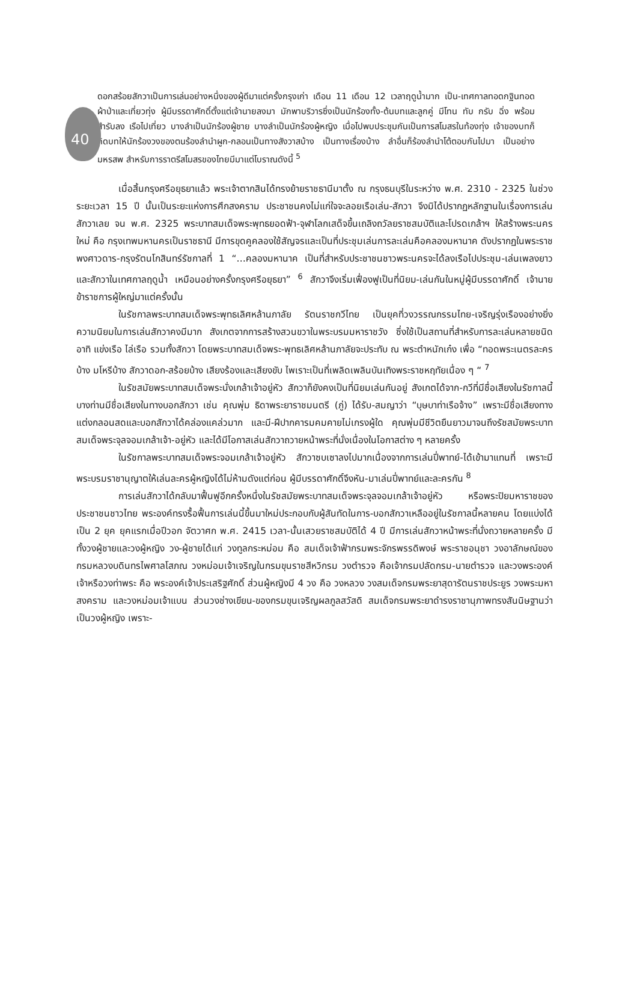40
ดอกสร้อยสักวาเป็นการเล่นอย่างหนึ่งของผู้ดีมาแต่ครั้งกรุงเก่า เดือน 11 เดือน 12 เวลาฤดูน้ำมาก เป็น-เทศกาลทอดกฐินทอดผ้าป่าและเที่ยวทุ่ง ผู้มีบรรดาศักดิ์ตั้งแต่เจ้านายลงมา มักพาบริวารซึ่งเป็นนักร้องทั้ง-ต้นบทและลูกคู่ มีโทน ทับ กรับ ฉิ่ง พร้อมสำรับลง เรือไปเที่ยว บางลำเป็นนักร้องผู้ชาย บางลำเป็นนักร้องผู้หญิง เมื่อไปพบประชุมกันเป็นการสโมสรในท้องทุ่ง เจ้าของบทก็คิดบทให้นักร้องวงของตนร้องลำนำผูก-กลอนเป็นทางสังวาสบ้าง เป็นทางเรื่องบ้าง ลำอื่นก็ร้องลำนำโต้ตอบกันไปมา เป็นอย่างมหรสพ สำหรับการราตรีสโมสรของไทยมีมาแต่โบราณดังนี้ <sup>5</sup>
เมื่อสิ้นกรุงศรีอยุธยาแล้ว พระเจ้าตากสินได้ทรงย้ายราชธานีมาตั้ง ณ กรุงธนบุรีในระหว่าง พ.ศ. 2310 - 2325 ในช่วงระยะเวลา 15 ปี นั้นเป็นระยะแห่งการศึกสงคราม ประชาชนคงไม่แก่ใจจะลอยเรือเล่น-สักวา จึงมิได้ปรากฏหลักฐานในเรื่องการเล่นสักวาเลย จน พ.ศ. 2325 พระบาทสมเด็จพระพุทธยอดฟ้า-จุฬาโลกเสด็จขึ้นเถลิงถวัลยราชสมบัติและโปรดเกล้าฯ ให้สร้างพระนครใหม่ คือ กรุงเทพมหานครเป็นราชธานี มีการขุดคูคลองใช้สัญจรและเป็นที่ประชุมเล่นการละเล่นคือคลองมหานาค ดังปรากฏในพระราชพงศาวดาร-กรุงรัตนโกสินทร์รัชกาลที่ 1 “…คลองมหานาค เป็นที่สำหรับประชาชนชาวพระนครจะได้ลงเรือไปประชุม-เล่นเพลงยาวและสักวาในเทศกาลฤดูน้ำ เหมือนอย่างครั้งกรุงศรีอยุธยา” <sup>6</sup> สักวาจึงเริ่มเฟื่องฟูเป็นที่นิยม-เล่นกันในหมู่ผู้มีบรรดาศักดิ์ เจ้านาย ข้าราชการผู้ใหญ่มาแต่ครั้งนั้น
ในรัชกาลพระบาทสมเด็จพระพุทธเลิศหล้านภาลัย รัตนราชกวีไทย เป็นยุคที่วงวรรณกรรมไทย-เจริญรุ่งเรืองอย่างยิ่ง ความนิยมในการเล่นสักวาคงมีมาก สังเกตจากการสร้างสวนขวาในพระบรมมหาราชวัง ซึ่งใช้เป็นสถานที่สำหรับการละเล่นหลายชนิด อาทิ แข่งเรือ ไล่เรือ รวมทั้งสักวา โดยพระบาทสมเด็จพระ-พุทธเลิศหล้านภาลัยจะประทับ ณ พระตำหนักเก๋ง เพื่อ “ทอดพระเนตรละครบ้าง มโหรีบ้าง สักวาดอก-สร้อยบ้าง เสียงร้องและเสียงขับ ไพเราะเป็นที่เพลิดเพลินบันเทิงพระราชหฤทัยเนื่อง ๆ “ <sup>7</sup>
ในรัชสมัยพระบาทสมเด็จพระนั่งเกล้าเจ้าอยู่หัว สักวาก็ยังคงเป็นที่นิยมเล่นกันอยู่ สังเกตได้จาก-กวีที่มีชื่อเสียงในรัชกาลนี้บางท่านมีชื่อเสียงในทางบอกสักวา เช่น คุณพุ่ม ธิดาพระยาราชมนตรี (ภู่) ได้รับ-สมญาว่า “บุษบาท่าเรือจ้าง” เพราะมีชื่อเสียงทางแต่งกลอนสดและบอกสักวาได้คล่องแคล่วมาก และมี-ฝีปากคารมคมคายไม่เกรงผู้ใด คุณพุ่มมีชีวิตยืนยาวมาจนถึงรัชสมัยพระบาทสมเด็จพระจุลจอมเกล้าเจ้า-อยู่หัว และได้มีโอกาสเล่นสักวาถวายหน้าพระที่นั่งเนื่องในโอกาสต่าง ๆ หลายครั้ง
ในรัชกาลพระบาทสมเด็จพระจอมเกล้าเจ้าอยู่หัว สักวาซบเซาลงไปมากเนื่องจากการเล่นปี่พาทย์-ได้เข้ามาแทนที่ เพราะมีพระบรมราชานุญาตให้เล่นละครผู้หญิงได้ไม่ห้ามดังแต่ก่อน ผู้มีบรรดาศักดิ์จึงหัน-มาเล่นปี่พาทย์และละครกัน <sup>8</sup>
การเล่นสักวาได้กลับมาฟื้นฟูอีกครั้งหนึ่งในรัชสมัยพระบาทสมเด็จพระจุลจอมเกล้าเจ้าอยู่หัว หรือพระปิยมหาราชของประชาชนชาวไทย พระองค์ทรงรื้อฟื้นการเล่นนี้ขึ้นมาใหม่ประกอบกับผู้สันทัดในการ-บอกสักวาเหลืออยู่ในรัชกาลนี้หลายคน โดยแบ่งได้เป็น 2 ยุค ยุคแรกเมื่อปีวอก จัตวาศก พ.ศ. 2415 เวลา-นั้นเสวยราชสมบัติได้ 4 ปี มีการเล่นสักวาหน้าพระที่นั่งถวายหลายครั้ง มีทั้งวงผู้ชายและวงผู้หญิง วง-ผู้ชายได้แก่ วงทูลกระหม่อม คือ สมเด็จเจ้าฟ้ากรมพระจักรพรรดิพงษ์ พระราชอนุชา วงอาลักษณ์ของ กรมหลวงบดินทรไพศาลโสภณ วงหม่อมเจ้าเจริญในกรมขุนราชสีหวิกรม วงตำรวจ คือเจ้ากรมปลัดกรม-นายตำรวจ และวงพระองค์เจ้าหรือวงท่าพระ คือ พระองค์เจ้าประเสริฐศักดิ์ ส่วนผู้หญิงมี 4 วง คือ วงหลวง วงสมเด็จกรมพระยาสุดารัตนราชประยูร วงพระมหาสงคราม และวงหม่อมเจ้าแบน ส่วนวงช่างเขียน-ของกรมขุนเจริญผลภูลสวัสดิ สมเด็จกรมพระยาดำรงราชานุภาพทรงสันนิษฐานว่าเป็นวงผู้หญิง เพราะ-